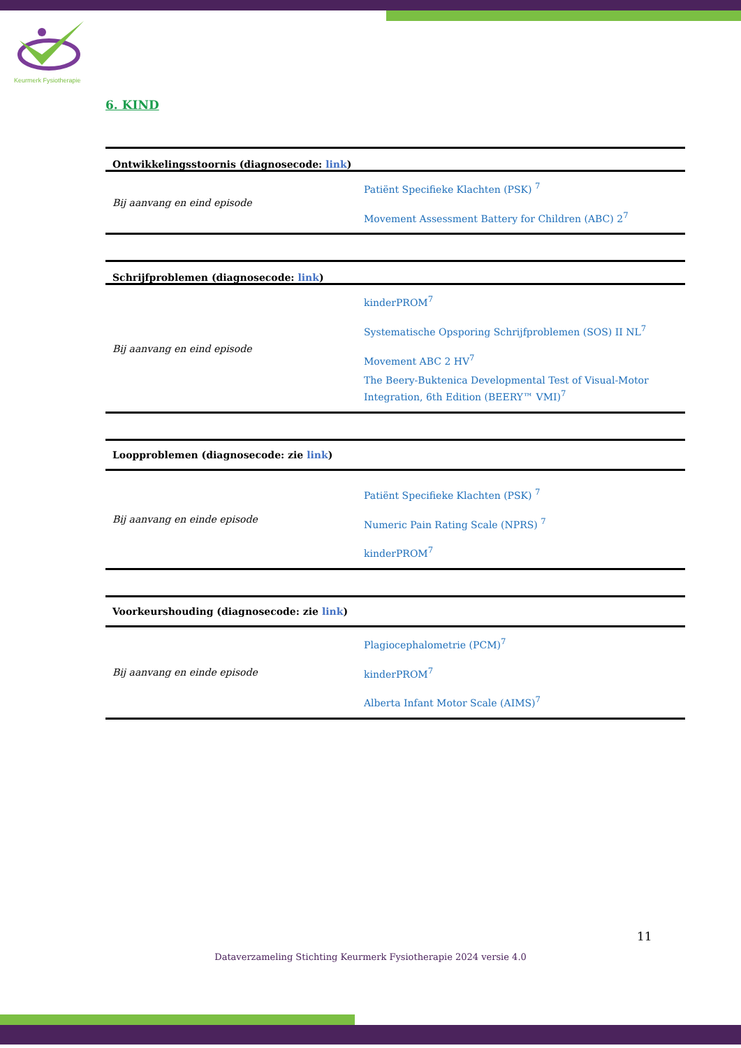Keurmerk Fysiotherapie
6. KIND
| Ontwikkelingsstoornis (diagnosecode: link ) | |
| --- | --- |
| Bij aanvang en eind episode | Patiënt Specifieke Klachten (PSK) <sup>7</sup> Movement Assessment Battery for Children (ABC) 2<sup>7</sup> |
| Schrijfproblemen (diagnosecode: link ) | |
| --- | --- |
| Bij aanvang en eind episode | kinderPROM<sup>7</sup> Systematische Opsporing Schrijfproblemen (SOS) II NL<sup>7</sup> Movement ABC 2 HV<sup>7</sup> The Beery-Buktenica Developmental Test of Visual-Motor Integration, 6th Edition (BEERY™ VMI)<sup>7</sup> |
| Loopproblemen (diagnosecode: zie link ) | |
| --- | --- |
| Bij aanvang en einde episode | Patiënt Specifieke Klachten (PSK) <sup>7</sup> Numeric Pain Rating Scale (NPRS) <sup>7</sup> kinderPROM<sup>7</sup> |
| Voorkeurshouding (diagnosecode: zie link ) | |
| --- | --- |
| Bij aanvang en einde episode | Plagiocephalometrie (PCM)<sup>7</sup> kinderPROM<sup>7</sup> Alberta Infant Motor Scale (AIMS)<sup>7</sup> |
11
Dataverzameling Stichting Keurmerk Fysiotherapie 2024 versie 4.0